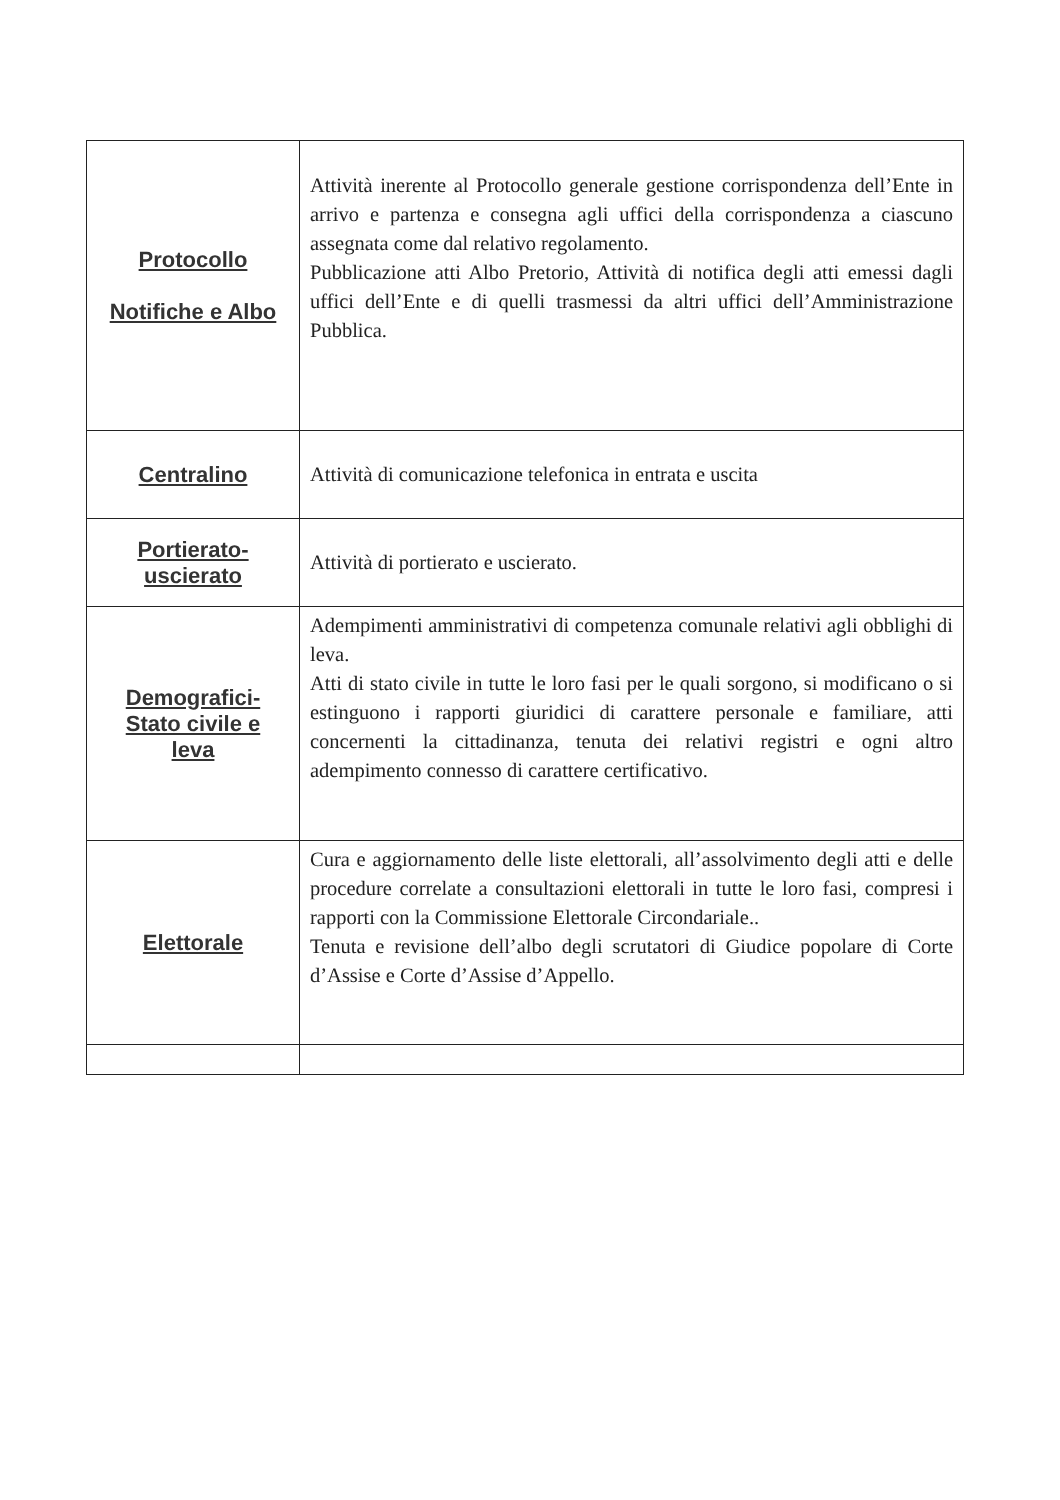| Protocollo Notifiche e Albo | Attività inerente al Protocollo generale gestione corrispondenza dell’Ente in arrivo e partenza e consegna agli uffici della corrispondenza a ciascuno assegnata come dal relativo regolamento. Pubblicazione atti Albo Pretorio, Attività di notifica degli atti emessi dagli uffici dell’Ente e di quelli trasmessi da altri uffici dell’Amministrazione Pubblica. |
| Centralino | Attività di comunicazione telefonica in entrata e uscita |
| Portierato- uscierato | Attività di portierato e uscierato. |
| Demografici- Stato civile e leva | Adempimenti amministrativi di competenza comunale relativi agli obblighi di leva. Atti di stato civile in tutte le loro fasi per le quali sorgono, si modificano o si estinguono i rapporti giuridici di carattere personale e familiare, atti concernenti la cittadinanza, tenuta dei relativi registri e ogni altro adempimento connesso di carattere certificativo. |
| Elettorale | Cura e aggiornamento delle liste elettorali, all’assolvimento degli atti e delle procedure correlate a consultazioni elettorali in tutte le loro fasi, compresi i rapporti con la Commissione Elettorale Circondariale.. Tenuta e revisione dell’albo degli scrutatori di Giudice popolare di Corte d’Assise e Corte d’Assise d’Appello. |